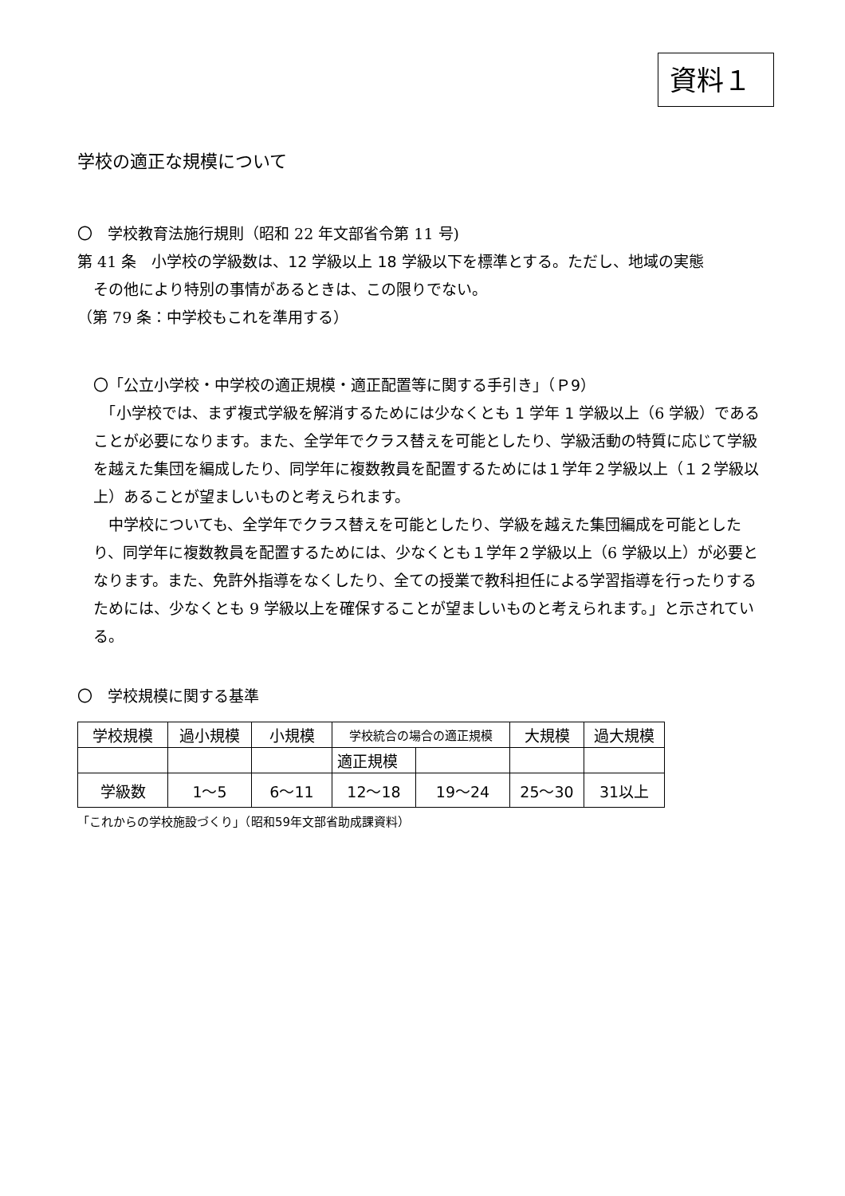資料１
学校の適正な規模について
〇　学校教育法施行規則（昭和 22 年文部省令第 11 号)
第 41 条　小学校の学級数は、12 学級以上 18 学級以下を標準とする。ただし、地域の実態
その他により特別の事情があるときは、この限りでない。
（第 79 条：中学校もこれを準用する）
〇「公立小学校・中学校の適正規模・適正配置等に関する手引き」（Ｐ9）
　「小学校では、まず複式学級を解消するためには少なくとも 1 学年 1 学級以上（6 学級）であることが必要になります。また、全学年でクラス替えを可能としたり、学級活動の特質に応じて学級を越えた集団を編成したり、同学年に複数教員を配置するためには１学年２学級以上（１２学級以上）あることが望ましいものと考えられます。
　中学校についても、全学年でクラス替えを可能としたり、学級を越えた集団編成を可能としたり、同学年に複数教員を配置するためには、少なくとも１学年２学級以上（6 学級以上）が必要となります。また、免許外指導をなくしたり、全ての授業で教科担任による学習指導を行ったりするためには、少なくとも 9 学級以上を確保することが望ましいものと考えられます。」と示されている。
〇　学校規模に関する基準
| 学校規模 | 過小規模 | 小規模 | 学校統合の場合の適正規模 | | 大規模 | 過大規模 |
| | | | 適正規模 | | | |
| 学級数 | 1～5 | 6～11 | 12～18 | 19～24 | 25～30 | 31以上 |
「これからの学校施設づくり」（昭和59年文部省助成課資料）